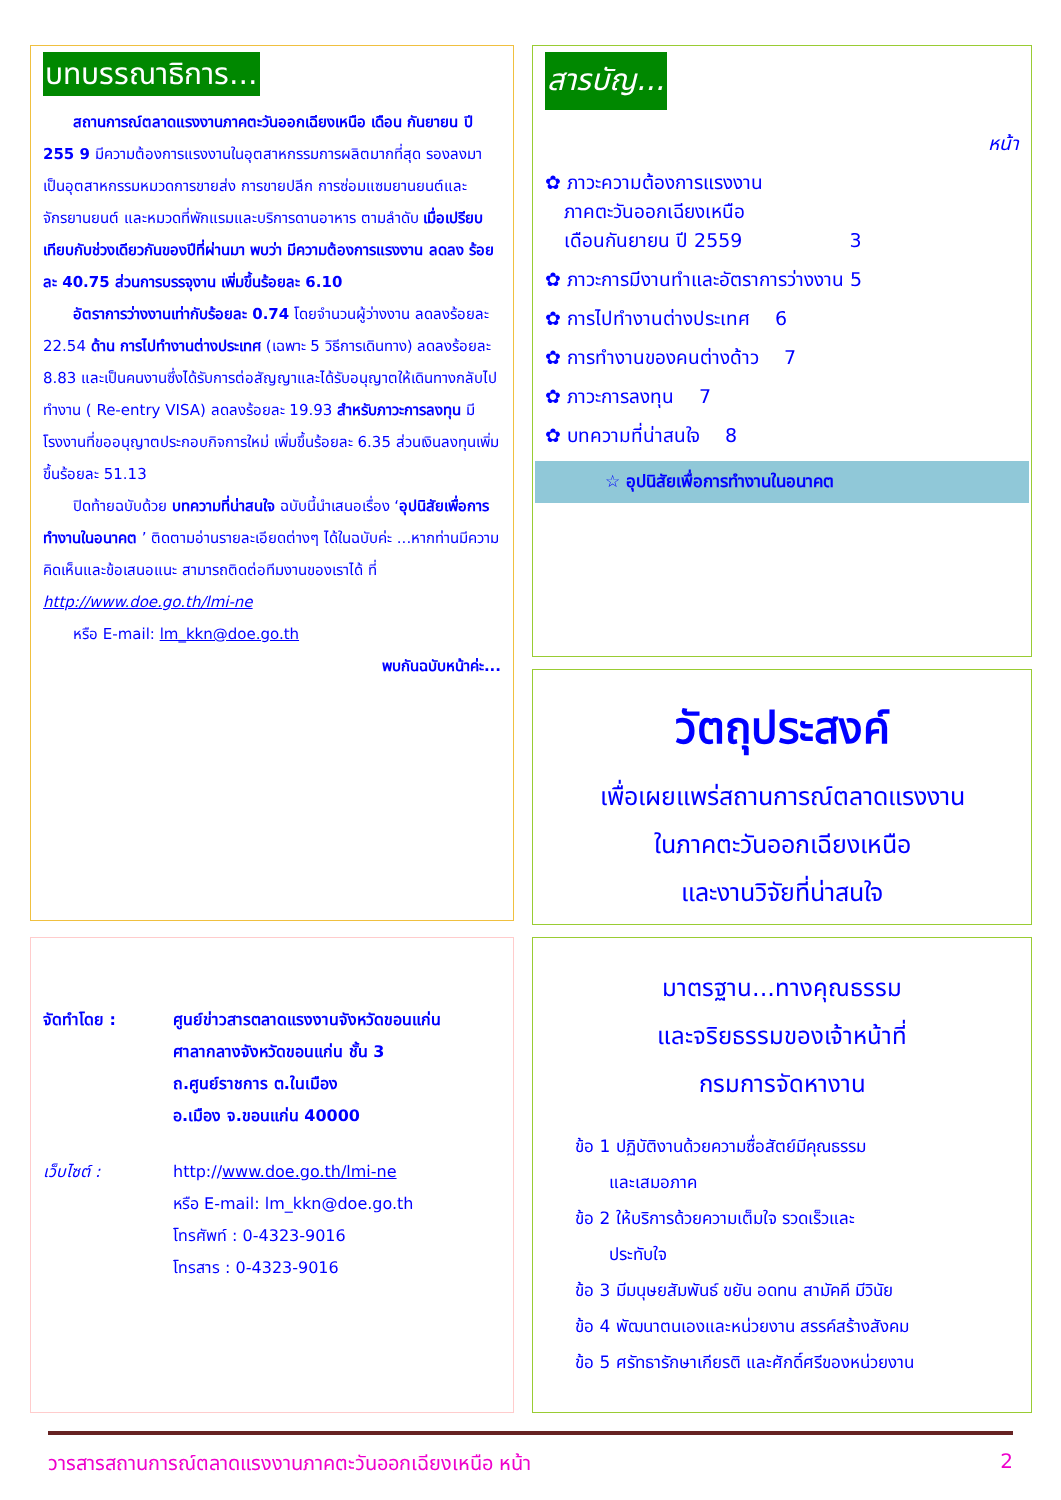บทบรรณาธิการ...
  สถานการณ์ตลาดแรงงานภาคตะวันออกเฉียงเหนือ เดือน กันยายน ปี 255 9 มีความต้องการแรงงานในอุตสาหกรรมการผลิตมากที่สุด รองลงมาเป็นอุตสาหกรรมหมวดการขายส่ง การขายปลีก การซ่อมแซมยานยนต์และจักรยานยนต์ และหมวดที่พักแรมและบริการดานอาหาร ตามลำดับ เมื่อเปรียบเทียบกับช่วงเดียวกันของปีที่ผ่านมา พบว่า มีความต้องการแรงงาน ลดลง ร้อยละ 40.75 ส่วนการบรรจุงาน เพิ่มขึ้นร้อยละ 6.10
  อัตราการว่างงานเท่ากับร้อยละ 0.74 โดยจำนวนผู้ว่างงาน ลดลงร้อยละ 22.54 ด้าน การไปทำงานต่างประเทศ (เฉพาะ 5 วิธีการเดินทาง) ลดลงร้อยละ 8.83 และเป็นคนงานซึ่งได้รับการต่อสัญญาและได้รับอนุญาตให้เดินทางกลับไปทำงาน ( Re-entry VISA) ลดลงร้อยละ 19.93 สำหรับภาวะการลงทุน มีโรงงานที่ขออนุญาตประกอบกิจการใหม่ เพิ่มขึ้นร้อยละ 6.35 ส่วนเงินลงทุนเพิ่มขึ้นร้อยละ 51.13
  ปิดท้ายฉบับด้วย บทความที่น่าสนใจ ฉบับนี้นำเสนอเรื่อง ‘อุปนิสัยเพื่อการทำงานในอนาคต ’ ติดตามอ่านรายละเอียดต่างๆ ได้ในฉบับค่ะ ...หากท่านมีความคิดเห็นและข้อเสนอแนะ สามารถติดต่อทีมงานของเราได้ ที่ http://www.doe.go.th/lmi-ne
  หรือ E-mail: lm_kkn@doe.go.th
พบกันฉบับหน้าค่ะ...
สารบัญ...
หน้า
✿ ภาวะความต้องการแรงงาน
 ภาคตะวันออกเฉียงเหนือ
 เดือนกันยายน ปี 2559       3
✿ ภาวะการมีงานทำและอัตราการว่างงาน 5
✿ การไปทำงานต่างประเทศ  6
✿ การทำงานของคนต่างด้าว  7
✿ ภาวะการลงทุน  7
✿ บทความที่น่าสนใจ  8
☆ อุปนิสัยเพื่อการทำงานในอนาคต
วัตถุประสงค์
เพื่อเผยแพร่สถานการณ์ตลาดแรงงาน
ในภาคตะวันออกเฉียงเหนือ
และงานวิจัยที่น่าสนใจ
จัดทำโดย : ศูนย์ข่าวสารตลาดแรงงานจังหวัดขอนแก่น
ศาลากลางจังหวัดขอนแก่น ชั้น 3
ถ.ศูนย์ราชการ ต.ในเมือง
อ.เมือง จ.ขอนแก่น 40000 เว็บไซต์ : http://www.doe.go.th/lmi-ne
หรือ E-mail: lm_kkn@doe.go.th
โทรศัพท์ : 0-4323-9016
โทรสาร : 0-4323-9016
มาตรฐาน...ทางคุณธรรม
และจริยธรรมของเจ้าหน้าที่
กรมการจัดหางาน
ข้อ 1 ปฏิบัติงานด้วยความซื่อสัตย์มีคุณธรรม
  และเสมอภาค
ข้อ 2 ให้บริการด้วยความเต็มใจ รวดเร็วและ
  ประทับใจ
ข้อ 3 มีมนุษยสัมพันธ์ ขยัน อดทน สามัคคี มีวินัย
ข้อ 4 พัฒนาตนเองและหน่วยงาน สรรค์สร้างสังคม
ข้อ 5 ศรัทธารักษาเกียรติ และศักดิ์ศรีของหน่วยงาน
วารสารสถานการณ์ตลาดแรงงานภาคตะวันออกเฉียงเหนือ หน้า 2